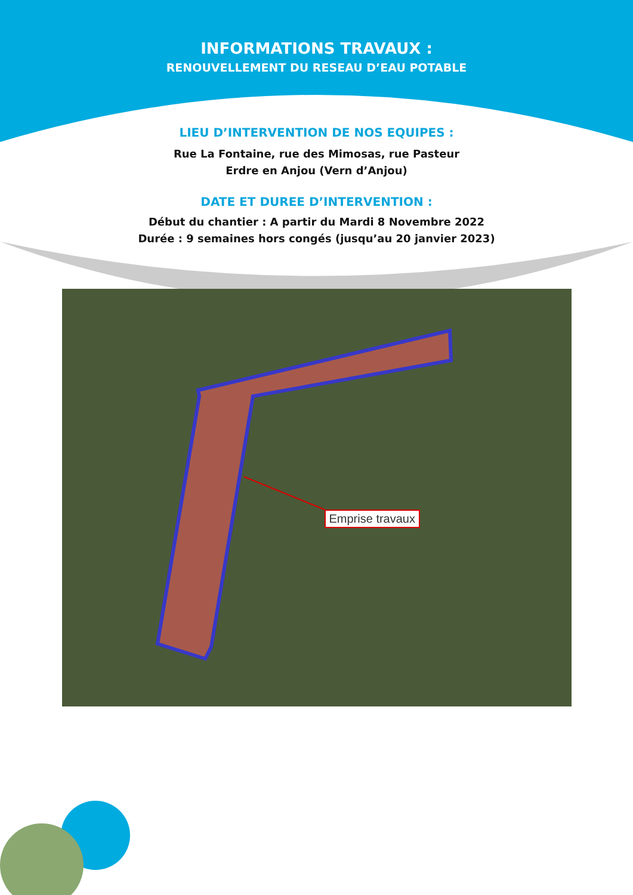INFORMATIONS TRAVAUX :
RENOUVELLEMENT DU RESEAU D’EAU POTABLE
LIEU D’INTERVENTION DE NOS EQUIPES :
Rue La Fontaine, rue des Mimosas, rue Pasteur
Erdre en Anjou (Vern d’Anjou)
DATE ET DUREE D’INTERVENTION :
Début du chantier : A partir du Mardi 8 Novembre 2022
Durée : 9 semaines hors congés (jusqu’au 20 janvier 2023)
Emprise travaux